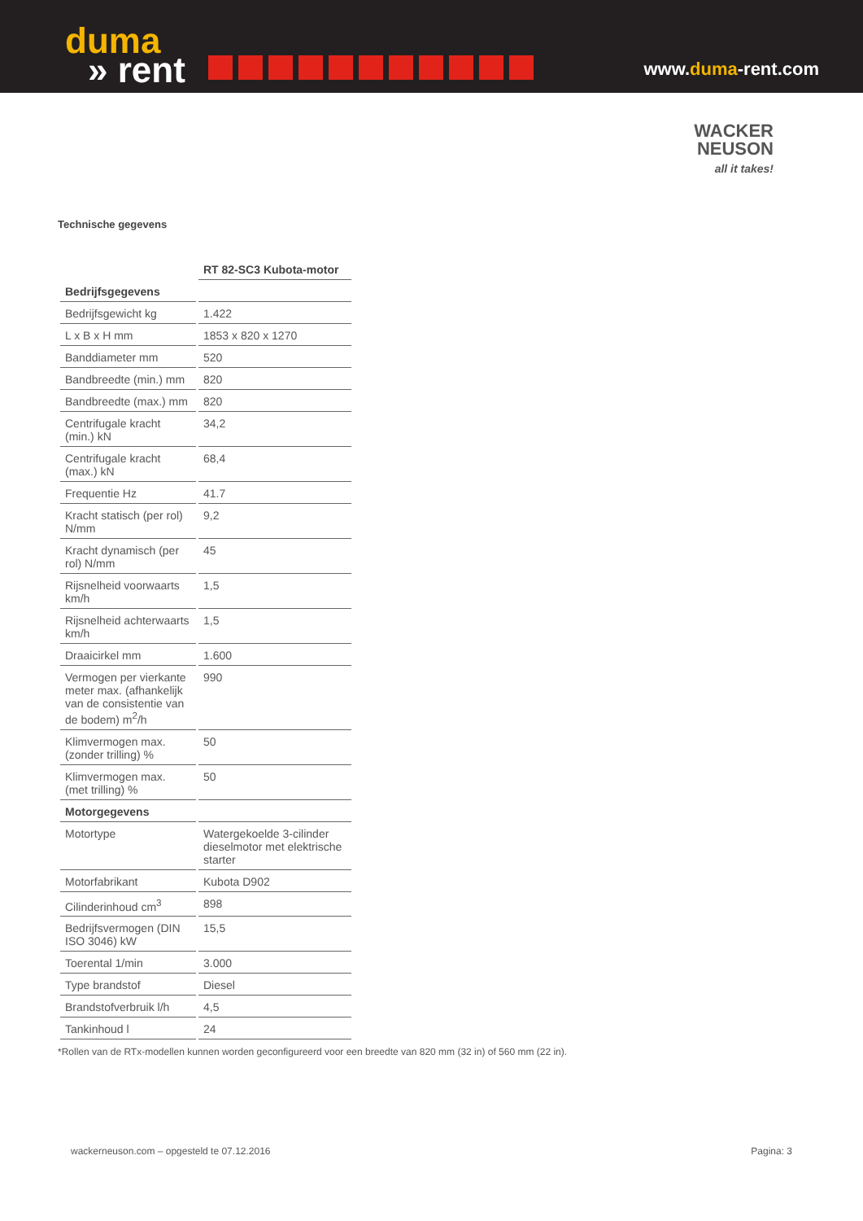duma
» rent
www.duma-rent.com
WACKER
NEUSON
all it takes!
Technische gegevens
| | RT 82-SC3 Kubota-motor |
| --- | --- |
| Bedrijfsgegevens | |
| Bedrijfsgewicht kg | 1.422 |
| L x B x H mm | 1853 x 820 x 1270 |
| Banddiameter mm | 520 |
| Bandbreedte (min.) mm | 820 |
| Bandbreedte (max.) mm | 820 |
| Centrifugale kracht (min.) kN | 34,2 |
| Centrifugale kracht (max.) kN | 68,4 |
| Frequentie Hz | 41.7 |
| Kracht statisch (per rol) N/mm | 9,2 |
| Kracht dynamisch (per rol) N/mm | 45 |
| Rijsnelheid voorwaarts km/h | 1,5 |
| Rijsnelheid achterwaarts km/h | 1,5 |
| Draaicirkel mm | 1.600 |
| Vermogen per vierkante meter max. (afhankelijk van de consistentie van de bodem) m<sup>2</sup>/h | 990 |
| Klimvermogen max. (zonder trilling) % | 50 |
| Klimvermogen max. (met trilling) % | 50 |
| Motorgegevens | |
| Motortype | Watergekoelde 3-cilinder dieselmotor met elektrische starter |
| Motorfabrikant | Kubota D902 |
| Cilinderinhoud cm<sup>3</sup> | 898 |
| Bedrijfsvermogen (DIN ISO 3046) kW | 15,5 |
| Toerental 1/min | 3.000 |
| Type brandstof | Diesel |
| Brandstofverbruik l/h | 4,5 |
| Tankinhoud l | 24 |
*Rollen van de RTx-modellen kunnen worden geconfigureerd voor een breedte van 820 mm (32 in) of 560 mm (22 in).
wackerneuson.com – opgesteld te 07.12.2016 Pagina: 3